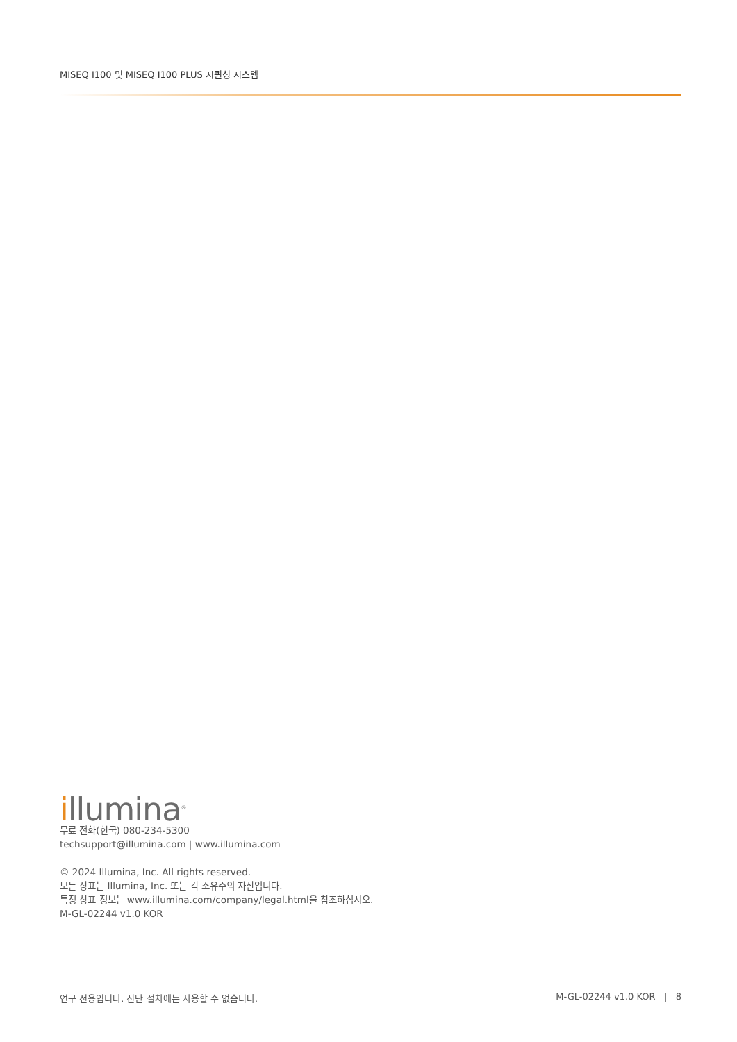MISEQ I100 및 MISEQ I100 PLUS 시퀀싱 시스템
illumina<sup>®</sup>
무료 전화(한국) 080-234-5300
techsupport@illumina.com | www.illumina.com
© 2024 Illumina, Inc. All rights reserved.
모든 상표는 Illumina, Inc. 또는 각 소유주의 자산입니다.
특정 상표 정보는 www.illumina.com/company/legal.html을 참조하십시오.
M-GL-02244 v1.0 KOR
연구 전용입니다. 진단 절차에는 사용할 수 없습니다. M-GL-02244 v1.0 KOR | 8